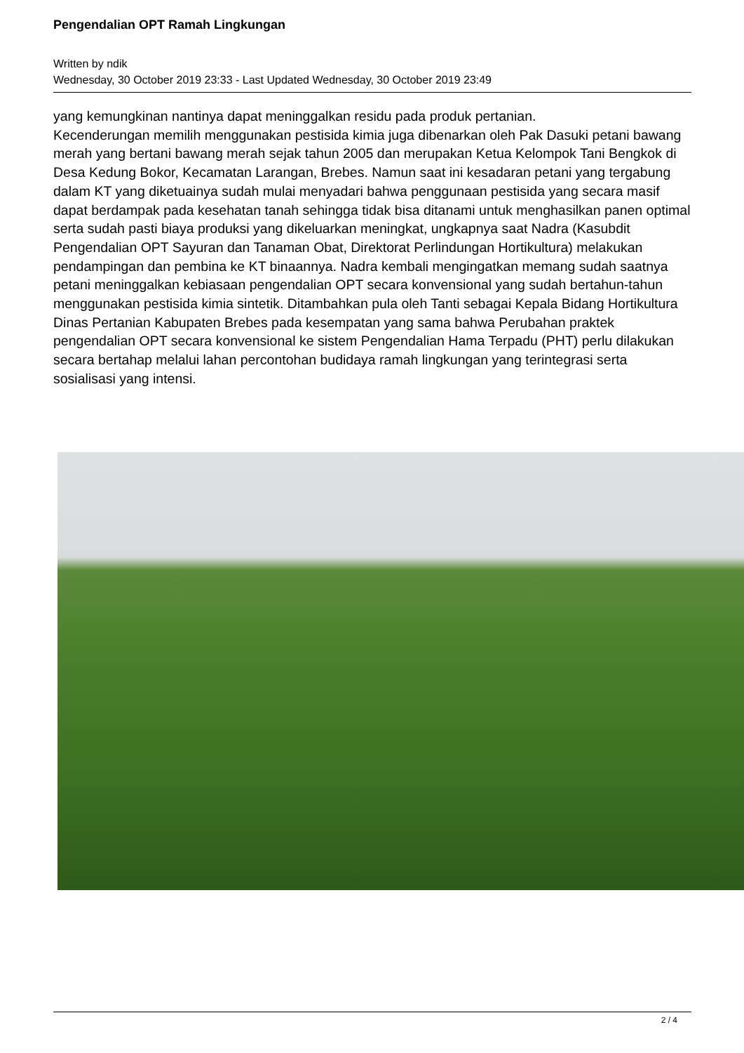Pengendalian OPT Ramah Lingkungan
Written by ndik
Wednesday, 30 October 2019 23:33 - Last Updated Wednesday, 30 October 2019 23:49
yang kemungkinan nantinya dapat meninggalkan residu pada produk pertanian.
Kecenderungan memilih menggunakan pestisida kimia juga dibenarkan oleh Pak Dasuki petani bawang merah yang bertani bawang merah sejak tahun 2005 dan merupakan Ketua Kelompok Tani Bengkok di Desa Kedung Bokor, Kecamatan Larangan, Brebes. Namun saat ini kesadaran petani yang tergabung dalam KT yang diketuainya sudah mulai menyadari bahwa penggunaan pestisida yang secara masif dapat berdampak pada kesehatan tanah sehingga tidak bisa ditanami untuk menghasilkan panen optimal serta sudah pasti biaya produksi yang dikeluarkan meningkat, ungkapnya saat Nadra (Kasubdit Pengendalian OPT Sayuran dan Tanaman Obat, Direktorat Perlindungan Hortikultura) melakukan pendampingan dan pembina ke KT binaannya. Nadra kembali mengingatkan memang sudah saatnya petani meninggalkan kebiasaan pengendalian OPT secara konvensional yang sudah bertahun-tahun menggunakan pestisida kimia sintetik. Ditambahkan pula oleh Tanti sebagai Kepala Bidang Hortikultura Dinas Pertanian Kabupaten Brebes pada kesempatan yang sama bahwa Perubahan praktek pengendalian OPT secara konvensional ke sistem Pengendalian Hama Terpadu (PHT) perlu dilakukan secara bertahap melalui lahan percontohan budidaya ramah lingkungan yang terintegrasi serta sosialisasi yang intensi.
2 / 4